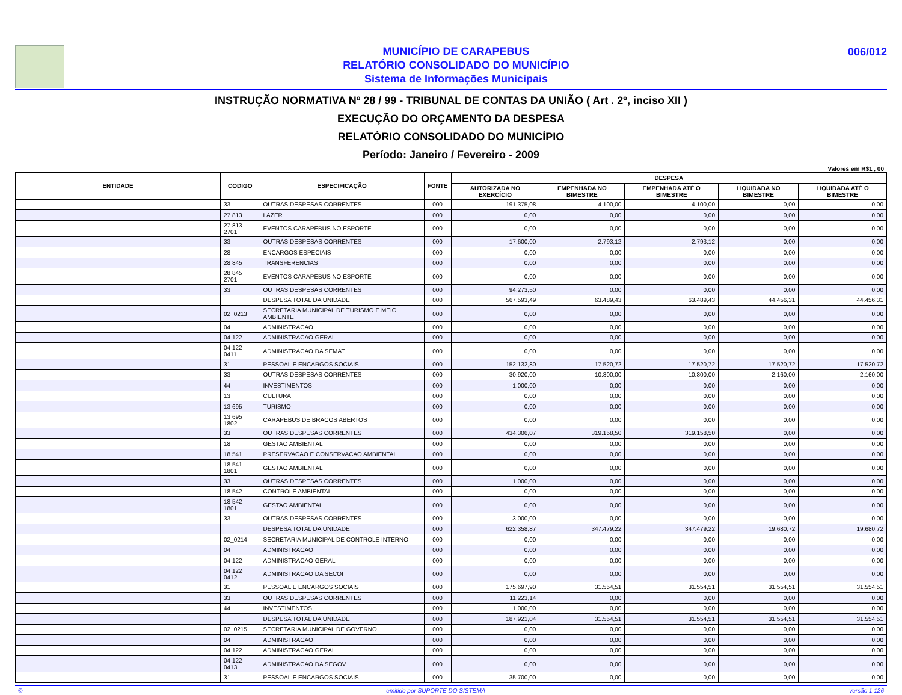MUNICÍPIO DE CARAPEBUS
RELATÓRIO CONSOLIDADO DO MUNICÍPIO
Sistema de Informações Municipais
006/012
INSTRUÇÃO NORMATIVA Nº 28 / 99 - TRIBUNAL DE CONTAS DA UNIÃO ( Art . 2º, inciso XII )
EXECUÇÃO DO ORÇAMENTO DA DESPESA
RELATÓRIO CONSOLIDADO DO MUNICÍPIO
Período: Janeiro / Fevereiro - 2009
Valores em R$1 , 00
| ENTIDADE | CODIGO | ESPECIFICAÇÃO | FONTE | DESPESA | | | | |
| --- | --- | --- | --- | --- | --- | --- | --- | --- |
| | | | | AUTORIZADA NO EXERCÍCIO | EMPENHADA NO BIMESTRE | EMPENHADA ATÉ O BIMESTRE | LIQUIDADA NO BIMESTRE | LIQUIDADA ATÉ O BIMESTRE |
| | 33 | OUTRAS DESPESAS CORRENTES | 000 | 191.375,08 | 4.100,00 | 4.100,00 | 0,00 | 0,00 |
| | 27 813 | LAZER | 000 | 0,00 | 0,00 | 0,00 | 0,00 | 0,00 |
| | 27 813 2701 | EVENTOS CARAPEBUS NO ESPORTE | 000 | 0,00 | 0,00 | 0,00 | 0,00 | 0,00 |
| | 33 | OUTRAS DESPESAS CORRENTES | 000 | 17.600,00 | 2.793,12 | 2.793,12 | 0,00 | 0,00 |
| | 28 | ENCARGOS ESPECIAIS | 000 | 0,00 | 0,00 | 0,00 | 0,00 | 0,00 |
| | 28 845 | TRANSFERENCIAS | 000 | 0,00 | 0,00 | 0,00 | 0,00 | 0,00 |
| | 28 845 2701 | EVENTOS CARAPEBUS NO ESPORTE | 000 | 0,00 | 0,00 | 0,00 | 0,00 | 0,00 |
| | 33 | OUTRAS DESPESAS CORRENTES | 000 | 94.273,50 | 0,00 | 0,00 | 0,00 | 0,00 |
| | | DESPESA TOTAL DA UNIDADE | 000 | 567.593,49 | 63.489,43 | 63.489,43 | 44.456,31 | 44.456,31 |
| | 02_0213 | SECRETARIA MUNICIPAL DE TURISMO E MEIO AMBIENTE | 000 | 0,00 | 0,00 | 0,00 | 0,00 | 0,00 |
| | 04 | ADMINISTRACAO | 000 | 0,00 | 0,00 | 0,00 | 0,00 | 0,00 |
| | 04 122 | ADMINISTRACAO GERAL | 000 | 0,00 | 0,00 | 0,00 | 0,00 | 0,00 |
| | 04 122 0411 | ADMINISTRACAO DA SEMAT | 000 | 0,00 | 0,00 | 0,00 | 0,00 | 0,00 |
| | 31 | PESSOAL E ENCARGOS SOCIAIS | 000 | 152.132,80 | 17.520,72 | 17.520,72 | 17.520,72 | 17.520,72 |
| | 33 | OUTRAS DESPESAS CORRENTES | 000 | 30.920,00 | 10.800,00 | 10.800,00 | 2.160,00 | 2.160,00 |
| | 44 | INVESTIMENTOS | 000 | 1.000,00 | 0,00 | 0,00 | 0,00 | 0,00 |
| | 13 | CULTURA | 000 | 0,00 | 0,00 | 0,00 | 0,00 | 0,00 |
| | 13 695 | TURISMO | 000 | 0,00 | 0,00 | 0,00 | 0,00 | 0,00 |
| | 13 695 1802 | CARAPEBUS DE BRACOS ABERTOS | 000 | 0,00 | 0,00 | 0,00 | 0,00 | 0,00 |
| | 33 | OUTRAS DESPESAS CORRENTES | 000 | 434.306,07 | 319.158,50 | 319.158,50 | 0,00 | 0,00 |
| | 18 | GESTAO AMBIENTAL | 000 | 0,00 | 0,00 | 0,00 | 0,00 | 0,00 |
| | 18 541 | PRESERVACAO E CONSERVACAO AMBIENTAL | 000 | 0,00 | 0,00 | 0,00 | 0,00 | 0,00 |
| | 18 541 1801 | GESTAO AMBIENTAL | 000 | 0,00 | 0,00 | 0,00 | 0,00 | 0,00 |
| | 33 | OUTRAS DESPESAS CORRENTES | 000 | 1.000,00 | 0,00 | 0,00 | 0,00 | 0,00 |
| | 18 542 | CONTROLE AMBIENTAL | 000 | 0,00 | 0,00 | 0,00 | 0,00 | 0,00 |
| | 18 542 1801 | GESTAO AMBIENTAL | 000 | 0,00 | 0,00 | 0,00 | 0,00 | 0,00 |
| | 33 | OUTRAS DESPESAS CORRENTES | 000 | 3.000,00 | 0,00 | 0,00 | 0,00 | 0,00 |
| | | DESPESA TOTAL DA UNIDADE | 000 | 622.358,87 | 347.479,22 | 347.479,22 | 19.680,72 | 19.680,72 |
| | 02_0214 | SECRETARIA MUNICIPAL DE CONTROLE INTERNO | 000 | 0,00 | 0,00 | 0,00 | 0,00 | 0,00 |
| | 04 | ADMINISTRACAO | 000 | 0,00 | 0,00 | 0,00 | 0,00 | 0,00 |
| | 04 122 | ADMINISTRACAO GERAL | 000 | 0,00 | 0,00 | 0,00 | 0,00 | 0,00 |
| | 04 122 0412 | ADMINISTRACAO DA SECOI | 000 | 0,00 | 0,00 | 0,00 | 0,00 | 0,00 |
| | 31 | PESSOAL E ENCARGOS SOCIAIS | 000 | 175.697,90 | 31.554,51 | 31.554,51 | 31.554,51 | 31.554,51 |
| | 33 | OUTRAS DESPESAS CORRENTES | 000 | 11.223,14 | 0,00 | 0,00 | 0,00 | 0,00 |
| | 44 | INVESTIMENTOS | 000 | 1.000,00 | 0,00 | 0,00 | 0,00 | 0,00 |
| | | DESPESA TOTAL DA UNIDADE | 000 | 187.921,04 | 31.554,51 | 31.554,51 | 31.554,51 | 31.554,51 |
| | 02_0215 | SECRETARIA MUNICIPAL DE GOVERNO | 000 | 0,00 | 0,00 | 0,00 | 0,00 | 0,00 |
| | 04 | ADMINISTRACAO | 000 | 0,00 | 0,00 | 0,00 | 0,00 | 0,00 |
| | 04 122 | ADMINISTRACAO GERAL | 000 | 0,00 | 0,00 | 0,00 | 0,00 | 0,00 |
| | 04 122 0413 | ADMINISTRACAO DA SEGOV | 000 | 0,00 | 0,00 | 0,00 | 0,00 | 0,00 |
| | 31 | PESSOAL E ENCARGOS SOCIAIS | 000 | 35.700,00 | 0,00 | 0,00 | 0,00 | 0,00 |
© emitido por SUPORTE DO SISTEMA versão 1.126